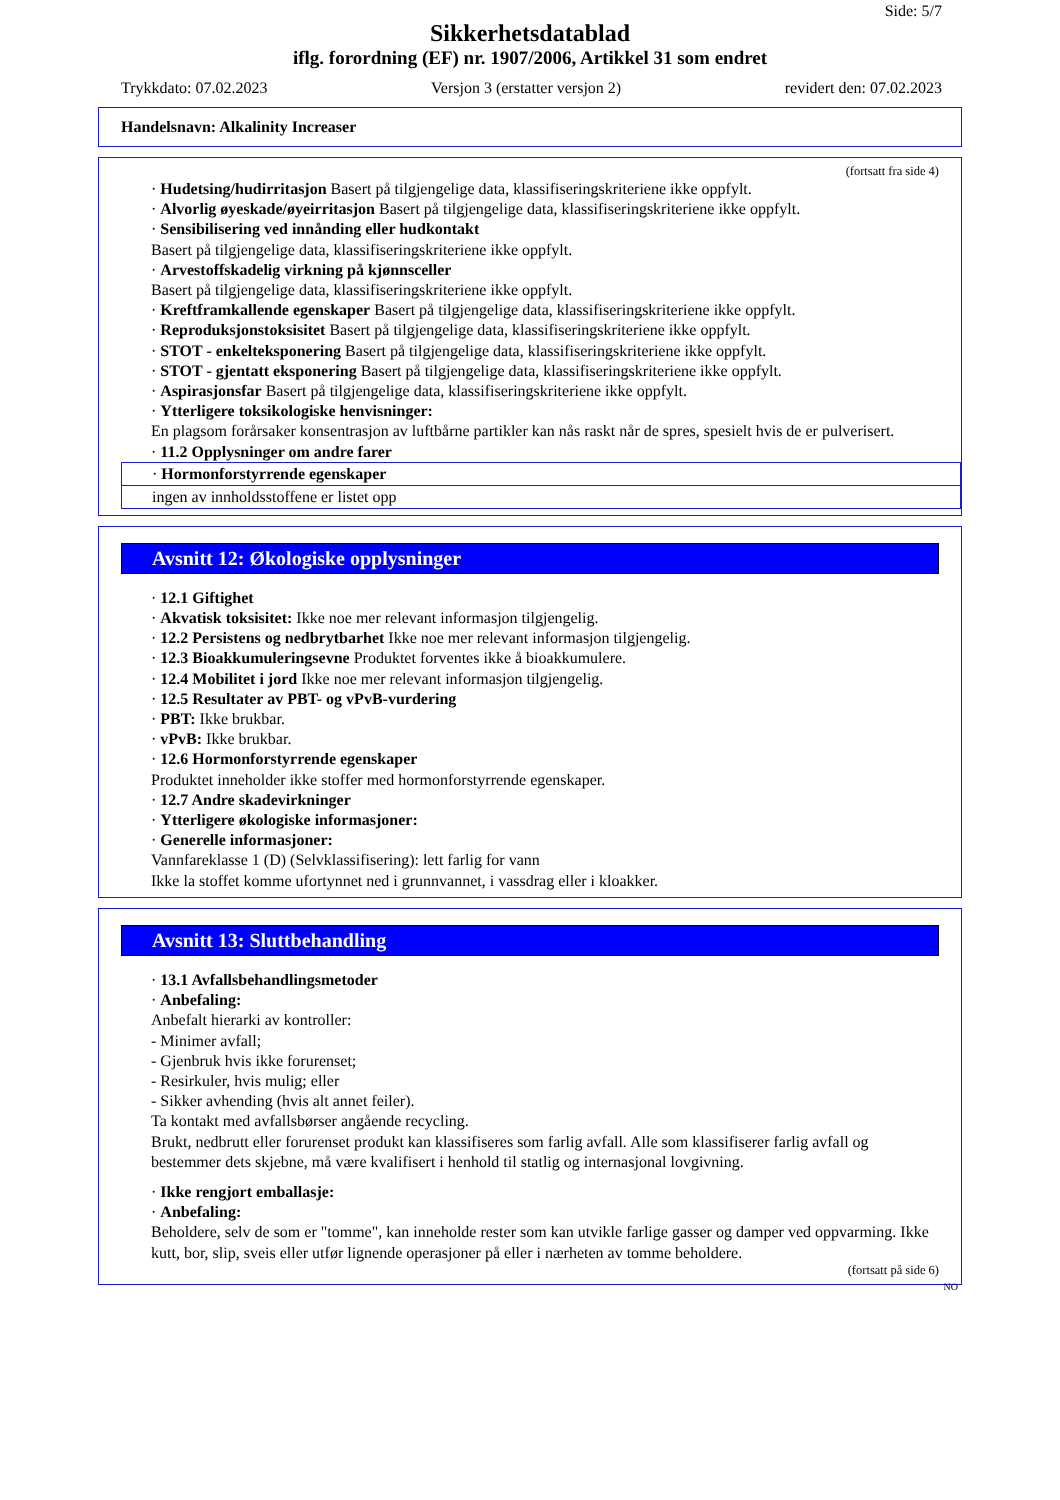Side: 5/7
Sikkerhetsdatablad
iflg. forordning (EF) nr. 1907/2006, Artikkel 31 som endret
Trykkdato: 07.02.2023 Versjon 3 (erstatter versjon 2) revidert den: 07.02.2023
Handelsnavn: Alkalinity Increaser
(fortsatt fra side 4)
· Hudetsing/hudirritasjon Basert på tilgjengelige data, klassifiseringskriteriene ikke oppfylt.
· Alvorlig øyeskade/øyeirritasjon Basert på tilgjengelige data, klassifiseringskriteriene ikke oppfylt.
· Sensibilisering ved innånding eller hudkontakt
Basert på tilgjengelige data, klassifiseringskriteriene ikke oppfylt.
· Arvestoffskadelig virkning på kjønnsceller
Basert på tilgjengelige data, klassifiseringskriteriene ikke oppfylt.
· Kreftframkallende egenskaper Basert på tilgjengelige data, klassifiseringskriteriene ikke oppfylt.
· Reproduksjonstoksisitet Basert på tilgjengelige data, klassifiseringskriteriene ikke oppfylt.
· STOT - enkelteksponering Basert på tilgjengelige data, klassifiseringskriteriene ikke oppfylt.
· STOT - gjentatt eksponering Basert på tilgjengelige data, klassifiseringskriteriene ikke oppfylt.
· Aspirasjonsfar Basert på tilgjengelige data, klassifiseringskriteriene ikke oppfylt.
· Ytterligere toksikologiske henvisninger:
En plagsom forårsaker konsentrasjon av luftbårne partikler kan nås raskt når de spres, spesielt hvis de er pulverisert.
· 11.2 Opplysninger om andre farer
· Hormonforstyrrende egenskaper
ingen av innholdsstoffene er listet opp
Avsnitt 12: Økologiske opplysninger
· 12.1 Giftighet
· Akvatisk toksisitet: Ikke noe mer relevant informasjon tilgjengelig.
· 12.2 Persistens og nedbrytbarhet Ikke noe mer relevant informasjon tilgjengelig.
· 12.3 Bioakkumuleringsevne Produktet forventes ikke å bioakkumulere.
· 12.4 Mobilitet i jord Ikke noe mer relevant informasjon tilgjengelig.
· 12.5 Resultater av PBT- og vPvB-vurdering
· PBT: Ikke brukbar.
· vPvB: Ikke brukbar.
· 12.6 Hormonforstyrrende egenskaper
Produktet inneholder ikke stoffer med hormonforstyrrende egenskaper.
· 12.7 Andre skadevirkninger
· Ytterligere økologiske informasjoner:
· Generelle informasjoner:
Vannfareklasse 1 (D) (Selvklassifisering): lett farlig for vann
Ikke la stoffet komme ufortynnet ned i grunnvannet, i vassdrag eller i kloakker.
Avsnitt 13: Sluttbehandling
· 13.1 Avfallsbehandlingsmetoder
· Anbefaling:
Anbefalt hierarki av kontroller:
- Minimer avfall;
- Gjenbruk hvis ikke forurenset;
- Resirkuler, hvis mulig; eller
- Sikker avhending (hvis alt annet feiler).
Ta kontakt med avfallsbørser angående recycling.
Brukt, nedbrutt eller forurenset produkt kan klassifiseres som farlig avfall. Alle som klassifiserer farlig avfall og bestemmer dets skjebne, må være kvalifisert i henhold til statlig og internasjonal lovgivning.
· Ikke rengjort emballasje:
· Anbefaling:
Beholdere, selv de som er "tomme", kan inneholde rester som kan utvikle farlige gasser og damper ved oppvarming. Ikke kutt, bor, slip, sveis eller utfør lignende operasjoner på eller i nærheten av tomme beholdere.
(fortsatt på side 6)
NO